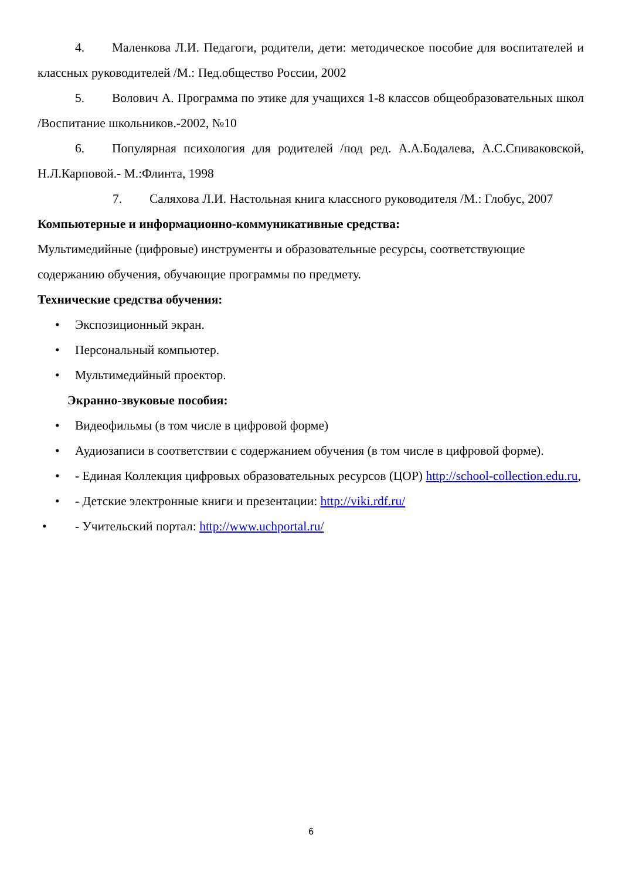4. Маленкова Л.И. Педагоги, родители, дети: методическое пособие для воспитателей и классных руководителей /М.: Пед.общество России, 2002
5. Волович А. Программа по этике для учащихся 1-8 классов общеобразовательных школ /Воспитание школьников.-2002, №10
6. Популярная психология для родителей /под ред. А.А.Бодалева, А.С.Спиваковской, Н.Л.Карповой.- М.:Флинта, 1998
7. Саляхова Л.И. Настольная книга классного руководителя /М.: Глобус, 2007
Компьютерные и информационно-коммуникативные средства:
Мультимедийные (цифровые) инструменты и образовательные ресурсы, соответствующие содержанию обучения, обучающие программы по предмету.
Технические средства обучения:
• Экспозиционный экран.
• Персональный компьютер.
• Мультимедийный проектор.
Экранно-звуковые пособия:
• Видеофильмы (в том числе в цифровой форме)
• Аудиозаписи в соответствии с содержанием обучения (в том числе в цифровой форме).
• - Единая Коллекция цифровых образовательных ресурсов (ЦОР) http://school-collection.edu.ru,
• - Детские электронные книги и презентации: http://viki.rdf.ru/
• - Учительский портал: http://www.uchportal.ru/
6